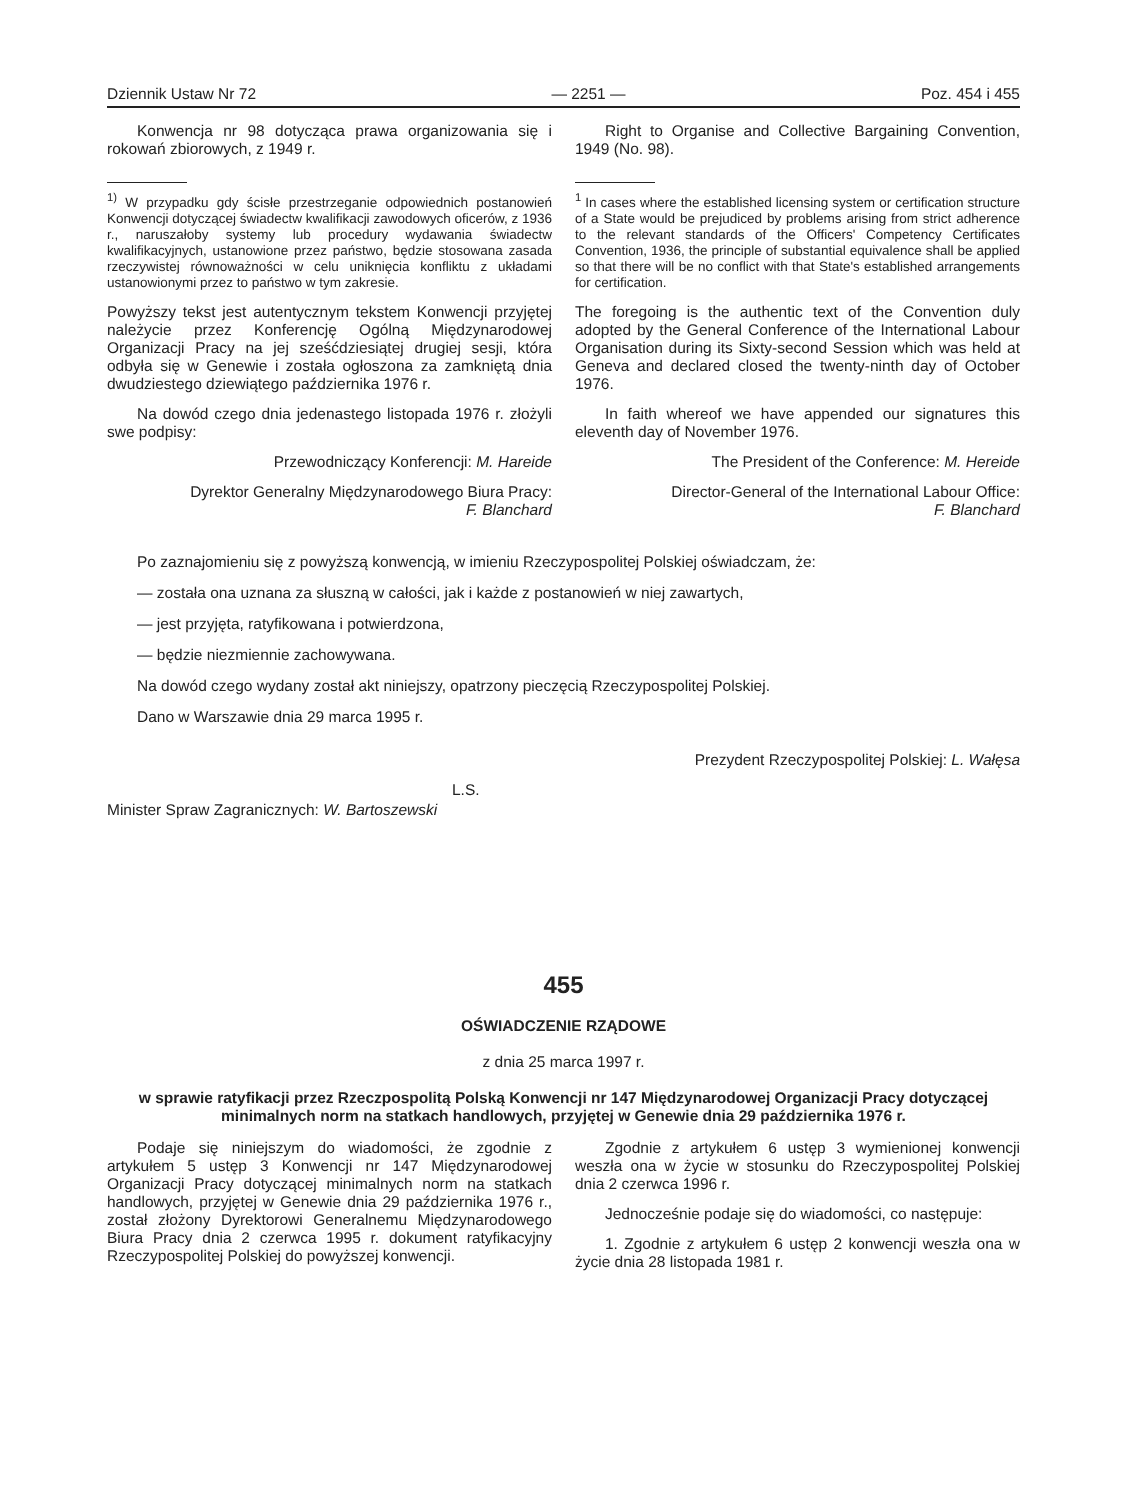Dziennik Ustaw Nr 72 — 2251 — Poz. 454 i 455
Konwencja nr 98 dotycząca prawa organizowania się i rokowań zbiorowych, z 1949 r.
<sup>1)</sup> W przypadku gdy ścisłe przestrzeganie odpowiednich postanowień Konwencji dotyczącej świadectw kwalifikacji zawodowych oficerów, z 1936 r., naruszałoby systemy lub procedury wydawania świadectw kwalifikacyjnych, ustanowione przez państwo, będzie stosowana zasada rzeczywistej równoważności w celu uniknięcia konfliktu z układami ustanowionymi przez to państwo w tym zakresie.
Powyższy tekst jest autentycznym tekstem Konwencji przyjętej należycie przez Konferencję Ogólną Międzynarodowej Organizacji Pracy na jej sześćdziesiątej drugiej sesji, która odbyła się w Genewie i została ogłoszona za zamkniętą dnia dwudziestego dziewiątego października 1976 r.
Na dowód czego dnia jedenastego listopada 1976 r. złożyli swe podpisy:
Przewodniczący Konferencji: M. Hareide
Dyrektor Generalny Międzynarodowego Biura Pracy:
F. Blanchard
Right to Organise and Collective Bargaining Convention, 1949 (No. 98).
<sup>1</sup> In cases where the established licensing system or certification structure of a State would be prejudiced by problems arising from strict adherence to the relevant standards of the Officers' Competency Certificates Convention, 1936, the principle of substantial equivalence shall be applied so that there will be no conflict with that State's established arrangements for certification.
The foregoing is the authentic text of the Convention duly adopted by the General Conference of the International Labour Organisation during its Sixty-second Session which was held at Geneva and declared closed the twenty-ninth day of October 1976.
In faith whereof we have appended our signatures this eleventh day of November 1976.
The President of the Conference: M. Hereide
Director-General of the International Labour Office:
F. Blanchard
Po zaznajomieniu się z powyższą konwencją, w imieniu Rzeczypospolitej Polskiej oświadczam, że:
— została ona uznana za słuszną w całości, jak i każde z postanowień w niej zawartych,
— jest przyjęta, ratyfikowana i potwierdzona,
— będzie niezmiennie zachowywana.
Na dowód czego wydany został akt niniejszy, opatrzony pieczęcią Rzeczypospolitej Polskiej.
Dano w Warszawie dnia 29 marca 1995 r.
Prezydent Rzeczypospolitej Polskiej: L. Wałęsa
L.S.
Minister Spraw Zagranicznych: W. Bartoszewski
455
OŚWIADCZENIE RZĄDOWE
z dnia 25 marca 1997 r.
w sprawie ratyfikacji przez Rzeczpospolitą Polską Konwencji nr 147 Międzynarodowej Organizacji Pracy dotyczącej minimalnych norm na statkach handlowych, przyjętej w Genewie dnia 29 października 1976 r.
Podaje się niniejszym do wiadomości, że zgodnie z artykułem 5 ustęp 3 Konwencji nr 147 Międzynarodowej Organizacji Pracy dotyczącej minimalnych norm na statkach handlowych, przyjętej w Genewie dnia 29 października 1976 r., został złożony Dyrektorowi Generalnemu Międzynarodowego Biura Pracy dnia 2 czerwca 1995 r. dokument ratyfikacyjny Rzeczypospolitej Polskiej do powyższej konwencji.
Zgodnie z artykułem 6 ustęp 3 wymienionej konwencji weszła ona w życie w stosunku do Rzeczypospolitej Polskiej dnia 2 czerwca 1996 r.
Jednocześnie podaje się do wiadomości, co następuje:
1. Zgodnie z artykułem 6 ustęp 2 konwencji weszła ona w życie dnia 28 listopada 1981 r.